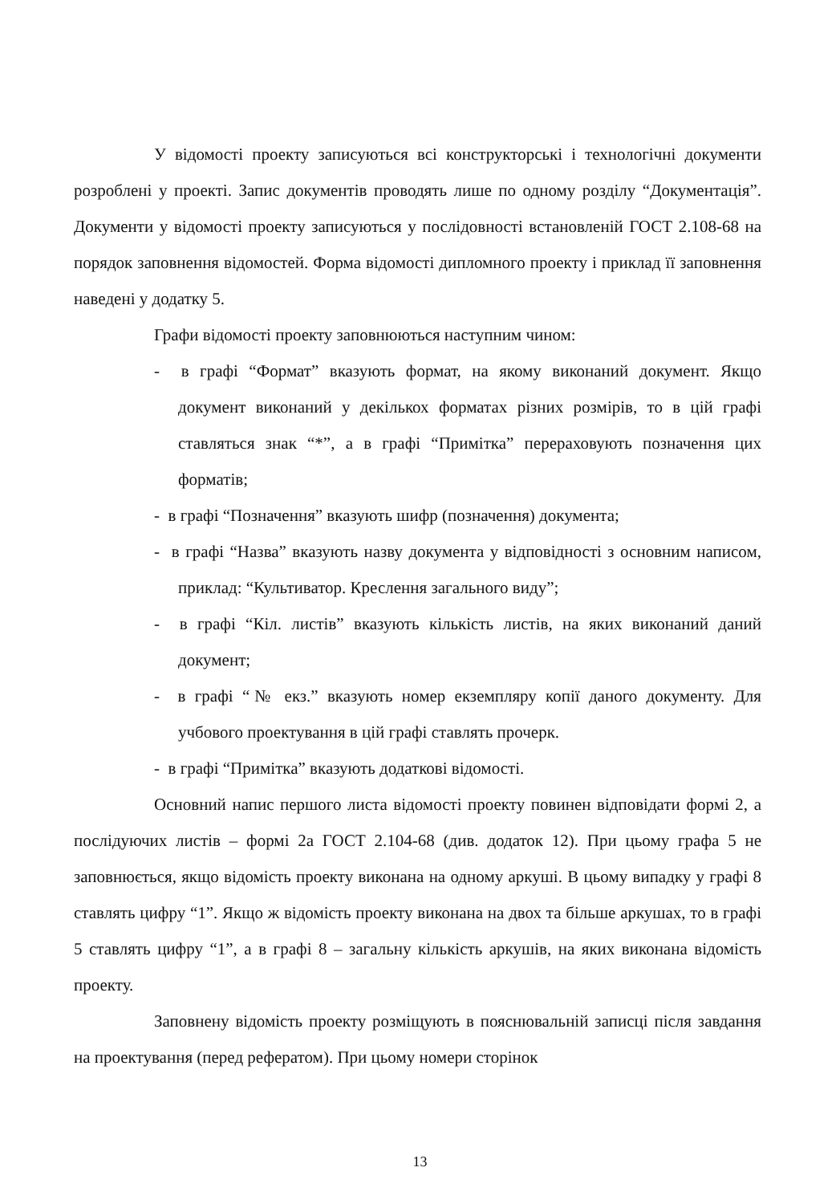У відомості проекту записуються всі конструкторські і технологічні документи розроблені у проекті. Запис документів проводять лише по одному розділу “Документація”. Документи у відомості проекту записуються у послідовності встановленій ГОСТ 2.108-68 на порядок заповнення відомостей. Форма відомості дипломного проекту і приклад її заповнення наведені у додатку 5.
Графи відомості проекту заповнюються наступним чином:
- в графі “Формат” вказують формат, на якому виконаний документ. Якщо документ виконаний у декількох форматах різних розмірів, то в цій графі ставляться знак “*”, а в графі “Примітка” перераховують позначення цих форматів;
- в графі “Позначення” вказують шифр (позначення) документа;
- в графі “Назва” вказують назву документа у відповідності з основним написом, приклад: “Культиватор. Креслення загального виду”;
- в графі “Кіл. листів” вказують кількість листів, на яких виконаний даний документ;
- в графі “№ екз.” вказують номер екземпляру копії даного документу. Для учбового проектування в цій графі ставлять прочерк.
- в графі “Примітка” вказують додаткові відомості.
Основний напис першого листа відомості проекту повинен відповідати формі 2, а послідуючих листів – формі 2а ГОСТ 2.104-68 (див. додаток 12). При цьому графа 5 не заповнюється, якщо відомість проекту виконана на одному аркуші. В цьому випадку у графі 8 ставлять цифру “1”. Якщо ж відомість проекту виконана на двох та більше аркушах, то в графі 5 ставлять цифру “1”, а в графі 8 – загальну кількість аркушів, на яких виконана відомість проекту.
Заповнену відомість проекту розміщують в пояснювальній записці після завдання на проектування (перед рефератом). При цьому номери сторінок
13